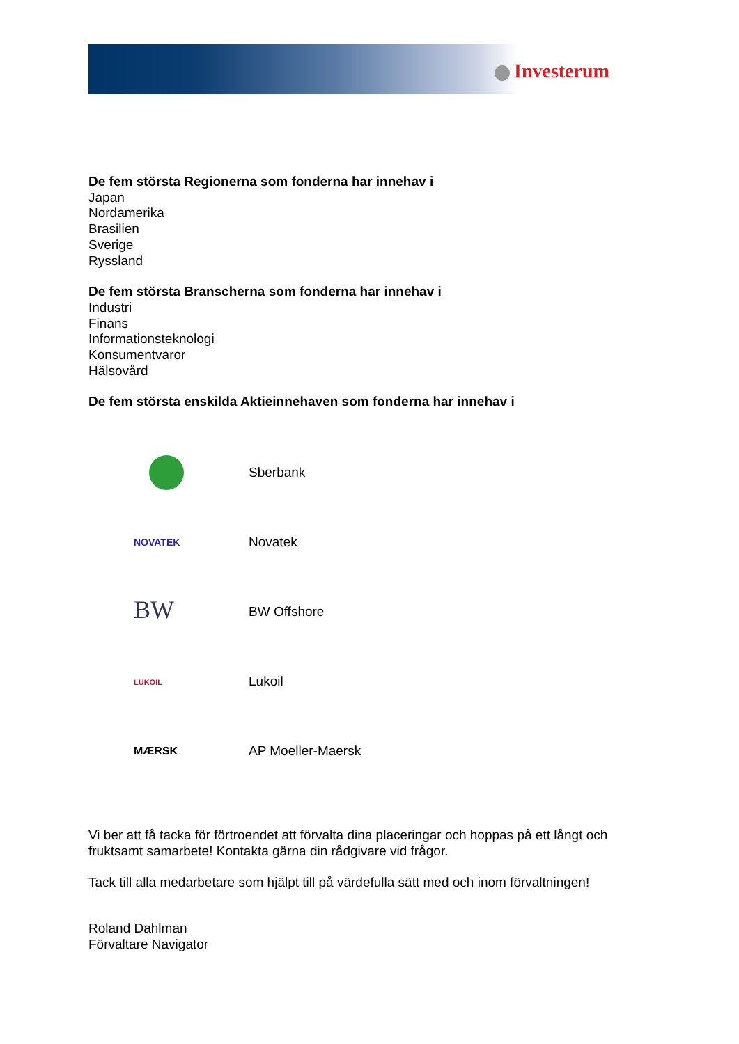Investerum
De fem största Regionerna som fonderna har innehav i
Japan
Nordamerika
Brasilien
Sverige
Ryssland
De fem största Branscherna som fonderna har innehav i
Industri
Finans
Informationsteknologi
Konsumentvaror
Hälsovård
De fem största enskilda Aktieinnehaven som fonderna har innehav i
Sberbank
NOVATEK
Novatek
BW
BW Offshore
LUKOIL
Lukoil
MÆRSK
AP Moeller-Maersk
Vi ber att få tacka för förtroendet att förvalta dina placeringar och hoppas på ett långt och fruktsamt samarbete! Kontakta gärna din rådgivare vid frågor.
Tack till alla medarbetare som hjälpt till på värdefulla sätt med och inom förvaltningen!
Roland Dahlman
Förvaltare Navigator